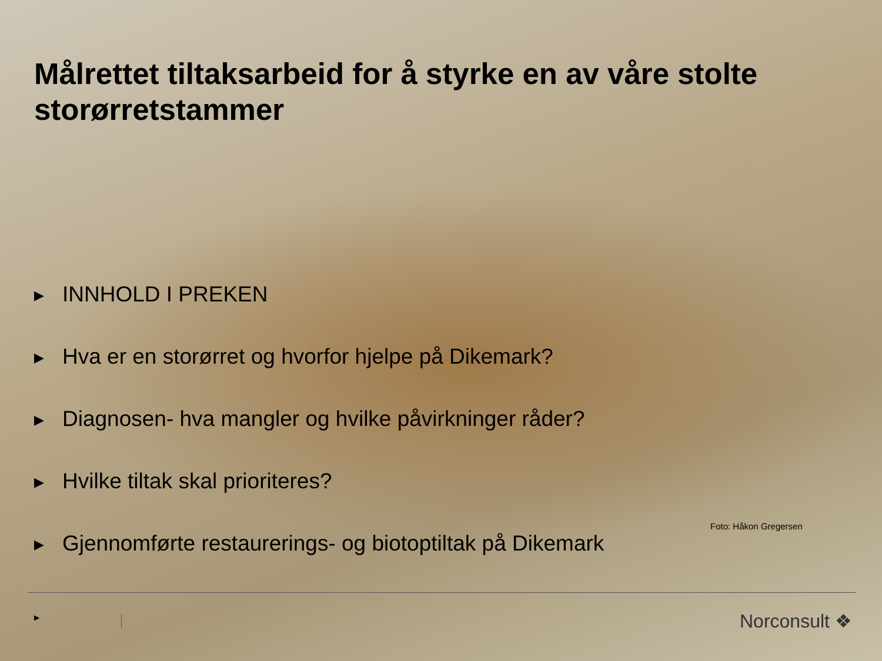Målrettet tiltaksarbeid for å styrke en av våre stolte storørretstammer
▶ INNHOLD I PREKEN
▶ Hva er en storørret og hvorfor hjelpe på Dikemark?
▶ Diagnosen- hva mangler og hvilke påvirkninger råder?
▶ Hvilke tiltak skal prioriteres?
▶ Gjennomførte restaurerings- og biotoptiltak på Dikemark
Foto: Håkon Gregersen
▶ Norconsult ❖